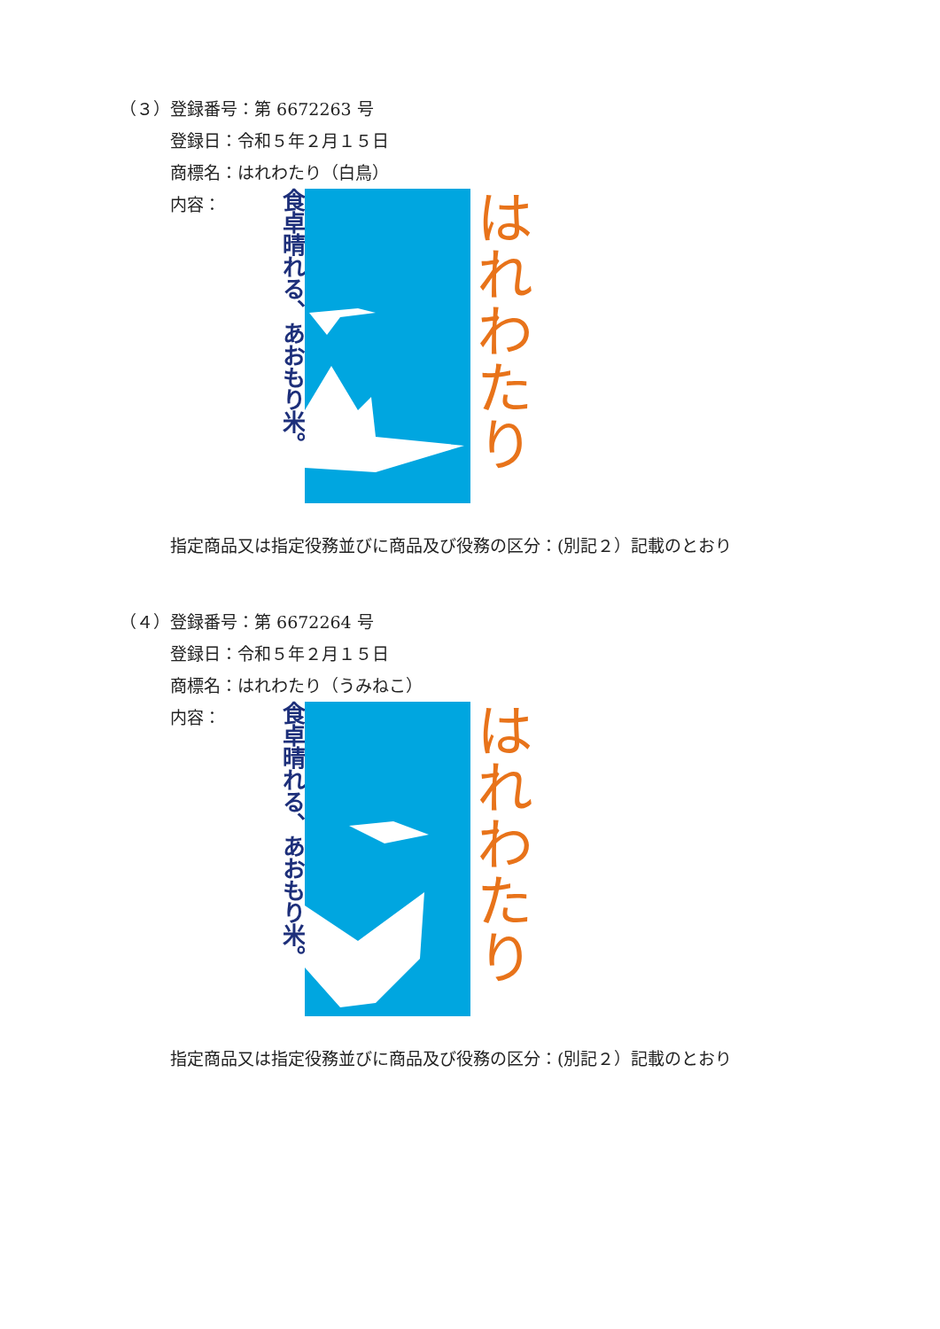（３）登録番号：第 6672263 号
登録日：令和５年２月１５日
商標名：はれわたり（白鳥）
内容：
食卓晴れる、あおもり米。
はれわたり
指定商品又は指定役務並びに商品及び役務の区分：(別記２）記載のとおり
（４）登録番号：第 6672264 号
登録日：令和５年２月１５日
商標名：はれわたり（うみねこ）
内容：
食卓晴れる、あおもり米。
はれわたり
指定商品又は指定役務並びに商品及び役務の区分：(別記２）記載のとおり